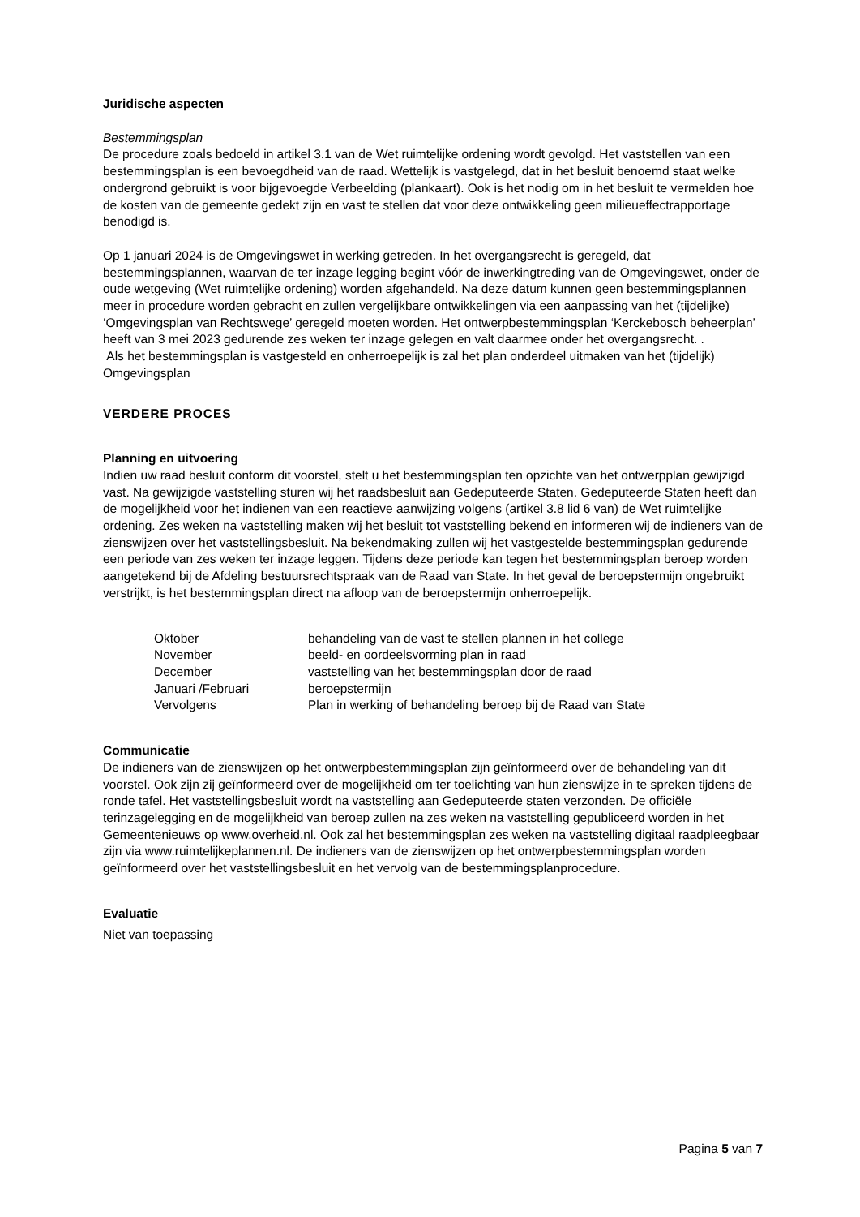Juridische aspecten
Bestemmingsplan
De procedure zoals bedoeld in artikel 3.1 van de Wet ruimtelijke ordening wordt gevolgd. Het vaststellen van een bestemmingsplan is een bevoegdheid van de raad. Wettelijk is vastgelegd, dat in het besluit benoemd staat welke ondergrond gebruikt is voor bijgevoegde Verbeelding (plankaart). Ook is het nodig om in het besluit te vermelden hoe de kosten van de gemeente gedekt zijn en vast te stellen dat voor deze ontwikkeling geen milieueffectrapportage benodigd is.
Op 1 januari 2024 is de Omgevingswet in werking getreden. In het overgangsrecht is geregeld, dat bestemmingsplannen, waarvan de ter inzage legging begint vóór de inwerkingtreding van de Omgevingswet, onder de oude wetgeving (Wet ruimtelijke ordening) worden afgehandeld. Na deze datum kunnen geen bestemmingsplannen meer in procedure worden gebracht en zullen vergelijkbare ontwikkelingen via een aanpassing van het (tijdelijke) ‘Omgevingsplan van Rechtswege’ geregeld moeten worden. Het ontwerpbestemmingsplan ‘Kerckebosch beheerplan’ heeft van 3 mei 2023 gedurende zes weken ter inzage gelegen en valt daarmee onder het overgangsrecht. .
Als het bestemmingsplan is vastgesteld en onherroepelijk is zal het plan onderdeel uitmaken van het (tijdelijk) Omgevingsplan
VERDERE PROCES
Planning en uitvoering
Indien uw raad besluit conform dit voorstel, stelt u het bestemmingsplan ten opzichte van het ontwerpplan gewijzigd vast. Na gewijzigde vaststelling sturen wij het raadsbesluit aan Gedeputeerde Staten. Gedeputeerde Staten heeft dan de mogelijkheid voor het indienen van een reactieve aanwijzing volgens (artikel 3.8 lid 6 van) de Wet ruimtelijke ordening. Zes weken na vaststelling maken wij het besluit tot vaststelling bekend en informeren wij de indieners van de zienswijzen over het vaststellingsbesluit. Na bekendmaking zullen wij het vastgestelde bestemmingsplan gedurende een periode van zes weken ter inzage leggen. Tijdens deze periode kan tegen het bestemmingsplan beroep worden aangetekend bij de Afdeling bestuursrechtspraak van de Raad van State. In het geval de beroepstermijn ongebruikt verstrijkt, is het bestemmingsplan direct na afloop van de beroepstermijn onherroepelijk.
| Oktober | behandeling van de vast te stellen plannen in het college |
| November | beeld- en oordeelsvorming plan in raad |
| December | vaststelling van het bestemmingsplan door de raad |
| Januari /Februari | beroepstermijn |
| Vervolgens | Plan in werking of behandeling beroep bij de Raad van State |
Communicatie
De indieners van de zienswijzen op het ontwerpbestemmingsplan zijn geïnformeerd over de behandeling van dit voorstel. Ook zijn zij geïnformeerd over de mogelijkheid om ter toelichting van hun zienswijze in te spreken tijdens de ronde tafel. Het vaststellingsbesluit wordt na vaststelling aan Gedeputeerde staten verzonden. De officiële terinzagelegging en de mogelijkheid van beroep zullen na zes weken na vaststelling gepubliceerd worden in het Gemeentenieuws op www.overheid.nl. Ook zal het bestemmingsplan zes weken na vaststelling digitaal raadpleegbaar zijn via www.ruimtelijkeplannen.nl. De indieners van de zienswijzen op het ontwerpbestemmingsplan worden geïnformeerd over het vaststellingsbesluit en het vervolg van de bestemmingsplanprocedure.
Evaluatie
Niet van toepassing
Pagina 5 van 7